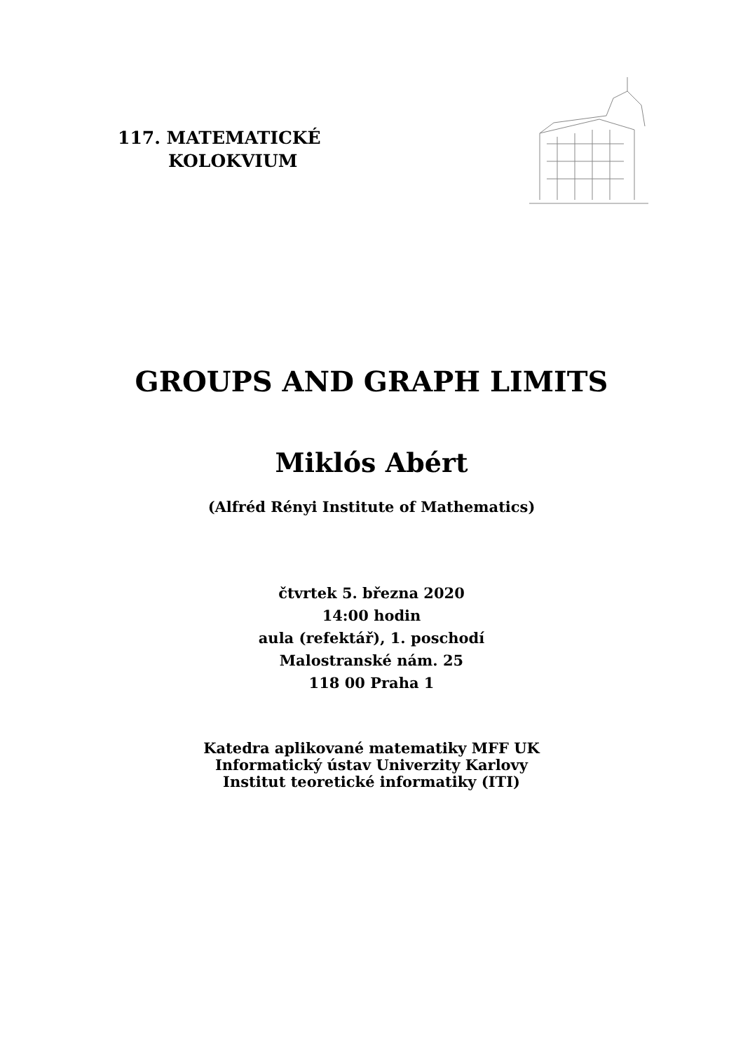117. MATEMATICKÉ
KOLOKVIUM
GROUPS AND GRAPH LIMITS
Miklós Abért
(Alfréd Rényi Institute of Mathematics)
čtvrtek 5. března 2020
14:00 hodin
aula (refektář), 1. poschodí
Malostranské nám. 25
118 00 Praha 1
Katedra aplikované matematiky MFF UK
Informatický ústav Univerzity Karlovy
Institut teoretické informatiky (ITI)